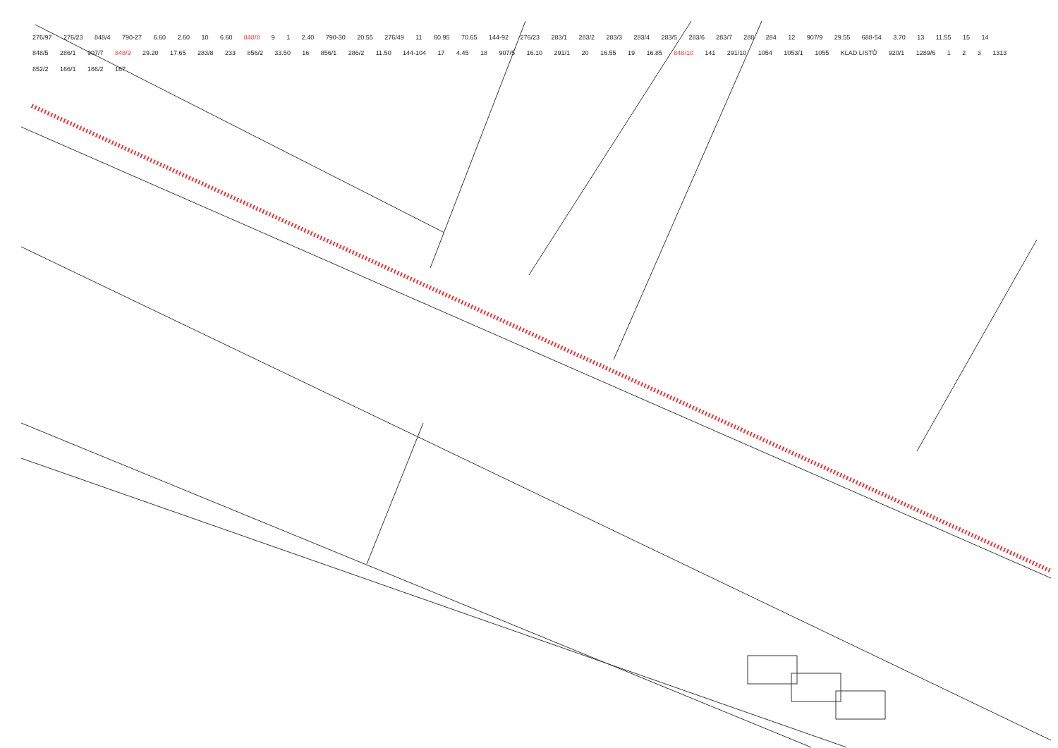276/97 276/23 848/4 790-27 6.60 2.60 10 6.60 848/8 9 1 2.40 790-30 20.55 276/49 11 60.95 70.65 144-92 276/23 283/1 283/2 283/3 283/4 283/5 283/6 283/7 288 284 12 907/9 29.55 688-54 3.70 13 11.55 15 14 848/5 286/1 907/7 848/9 29.20 17.65 283/8 233 856/2 33.50 16 856/1 286/2 11.50 144-104 17 4.45 18 907/5 16.10 291/1 20 16.55 19 16.85 848/10 141 291/10 1054 1053/1 1055 KLAD LISTŮ 920/1 1289/6 1 2 3 1313 852/2 166/1 166/2 167